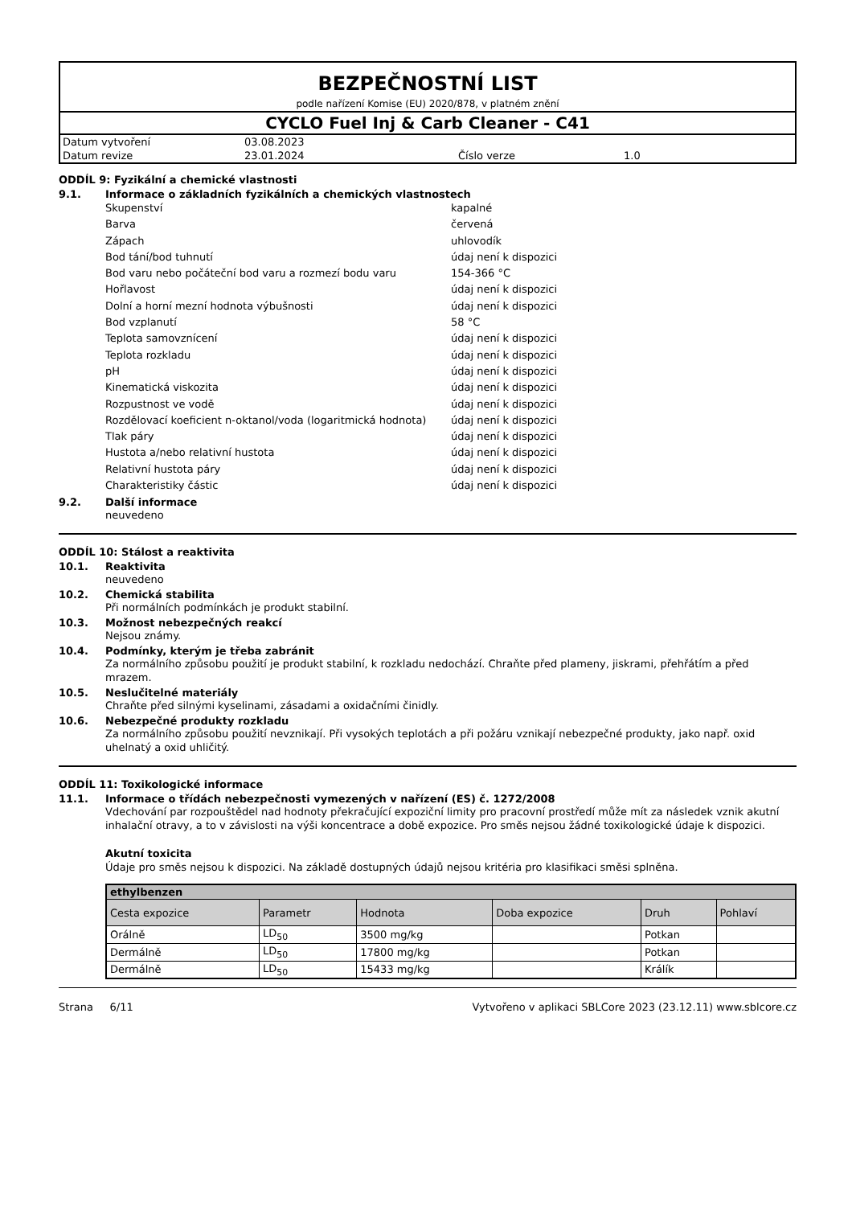BEZPEČNOSTNÍ LIST
podle nařízení Komise (EU) 2020/878, v platném znění
CYCLO Fuel Inj & Carb Cleaner - C41
| Datum vytvoření | 03.08.2023 | | |
| Datum revize | 23.01.2024 | Číslo verze | 1.0 |
ODDÍL 9: Fyzikální a chemické vlastnosti
9.1. Informace o základních fyzikálních a chemických vlastnostech
| Skupenství | kapalné |
| Barva | červená |
| Zápach | uhlovodík |
| Bod tání/bod tuhnutí | údaj není k dispozici |
| Bod varu nebo počáteční bod varu a rozmezí bodu varu | 154-366 °C |
| Hořlavost | údaj není k dispozici |
| Dolní a horní mezní hodnota výbušnosti | údaj není k dispozici |
| Bod vzplanutí | 58 °C |
| Teplota samovznícení | údaj není k dispozici |
| Teplota rozkladu | údaj není k dispozici |
| pH | údaj není k dispozici |
| Kinematická viskozita | údaj není k dispozici |
| Rozpustnost ve vodě | údaj není k dispozici |
| Rozdělovací koeficient n-oktanol/voda (logaritmická hodnota) | údaj není k dispozici |
| Tlak páry | údaj není k dispozici |
| Hustota a/nebo relativní hustota | údaj není k dispozici |
| Relativní hustota páry | údaj není k dispozici |
| Charakteristiky částic | údaj není k dispozici |
9.2. Další informace
neuvedeno
ODDÍL 10: Stálost a reaktivita
10.1. Reaktivita
neuvedeno
10.2. Chemická stabilita
Při normálních podmínkách je produkt stabilní.
10.3. Možnost nebezpečných reakcí
Nejsou známy.
10.4. Podmínky, kterým je třeba zabránit
Za normálního způsobu použití je produkt stabilní, k rozkladu nedochází. Chraňte před plameny, jiskrami, přehřátím a před mrazem.
10.5. Neslučitelné materiály
Chraňte před silnými kyselinami, zásadami a oxidačními činidly.
10.6. Nebezpečné produkty rozkladu
Za normálního způsobu použití nevznikají. Při vysokých teplotách a při požáru vznikají nebezpečné produkty, jako např. oxid uhelnatý a oxid uhličitý.
ODDÍL 11: Toxikologické informace
11.1. Informace o třídách nebezpečnosti vymezených v nařízení (ES) č. 1272/2008
Vdechování par rozpouštědel nad hodnoty překračující expoziční limity pro pracovní prostředí může mít za následek vznik akutní inhalační otravy, a to v závislosti na výši koncentrace a době expozice. Pro směs nejsou žádné toxikologické údaje k dispozici.
Akutní toxicita
Údaje pro směs nejsou k dispozici. Na základě dostupných údajů nejsou kritéria pro klasifikaci směsi splněna.
| ethylbenzen | | | | | |
| Cesta expozice | Parametr | Hodnota | Doba expozice | Druh | Pohlaví |
| Orálně | LD<sub>50</sub> | 3500 mg/kg | | Potkan | |
| Dermálně | LD<sub>50</sub> | 17800 mg/kg | | Potkan | |
| Dermálně | LD<sub>50</sub> | 15433 mg/kg | | Králík | |
Strana 6/11 Vytvořeno v aplikaci SBLCore 2023 (23.12.11) www.sblcore.cz